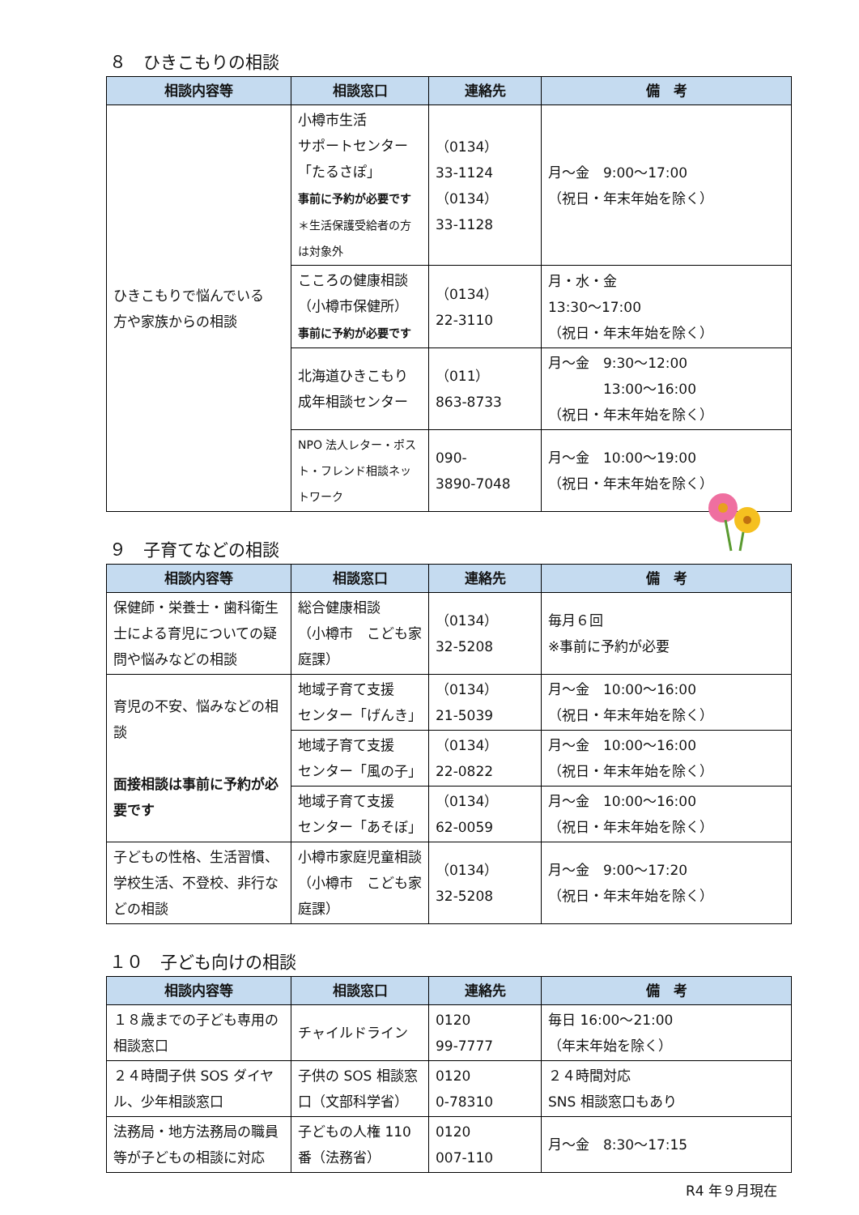８　ひきこもりの相談
| 相談内容等 | 相談窓口 | 連絡先 | 備 考 |
| --- | --- | --- | --- |
| ひきこもりで悩んでいる 方や家族からの相談 | 小樽市生活 サポートセンター 「たるさぽ」 事前に予約が必要です ＊生活保護受給者の方は対象外 | （0134） 33-1124 （0134） 33-1128 | 月～金 9:00～17:00 （祝日・年末年始を除く） |
| | こころの健康相談 （小樽市保健所） 事前に予約が必要です | （0134） 22-3110 | 月・水・金 13:30～17:00 （祝日・年末年始を除く） |
| | 北海道ひきこもり 成年相談センター | （011） 863-8733 | 月～金 9:30～12:00 13:00～16:00 （祝日・年末年始を除く） |
| | NPO 法人レター・ポスト・フレンド相談ネットワーク | 090- 3890-7048 | 月～金 10:00～19:00 （祝日・年末年始を除く） |
９　子育てなどの相談
| 相談内容等 | 相談窓口 | 連絡先 | 備 考 |
| --- | --- | --- | --- |
| 保健師・栄養士・歯科衛生士による育児についての疑問や悩みなどの相談 | 総合健康相談 （小樽市 こども家庭課） | （0134） 32-5208 | 毎月６回 ※事前に予約が必要 |
| 育児の不安、悩みなどの相談 面接相談は事前に予約が必要です | 地域子育て支援 センター「げんき」 | （0134） 21-5039 | 月～金 10:00～16:00 （祝日・年末年始を除く） |
| | 地域子育て支援 センター「風の子」 | （0134） 22-0822 | 月～金 10:00～16:00 （祝日・年末年始を除く） |
| | 地域子育て支援 センター「あそぼ」 | （0134） 62-0059 | 月～金 10:00～16:00 （祝日・年末年始を除く） |
| 子どもの性格、生活習慣、学校生活、不登校、非行などの相談 | 小樽市家庭児童相談（小樽市 こども家庭課） | （0134） 32-5208 | 月～金 9:00～17:20 （祝日・年末年始を除く） |
１０　子ども向けの相談
| 相談内容等 | 相談窓口 | 連絡先 | 備 考 |
| --- | --- | --- | --- |
| １８歳までの子ども専用の相談窓口 | チャイルドライン | 0120 99-7777 | 毎日 16:00～21:00 （年末年始を除く） |
| ２４時間子供 SOS ダイヤル、少年相談窓口 | 子供の SOS 相談窓口（文部科学省） | 0120 0-78310 | ２４時間対応 SNS 相談窓口もあり |
| 法務局・地方法務局の職員等が子どもの相談に対応 | 子どもの人権 110 番（法務省） | 0120 007-110 | 月～金 8:30～17:15 |
R4 年９月現在